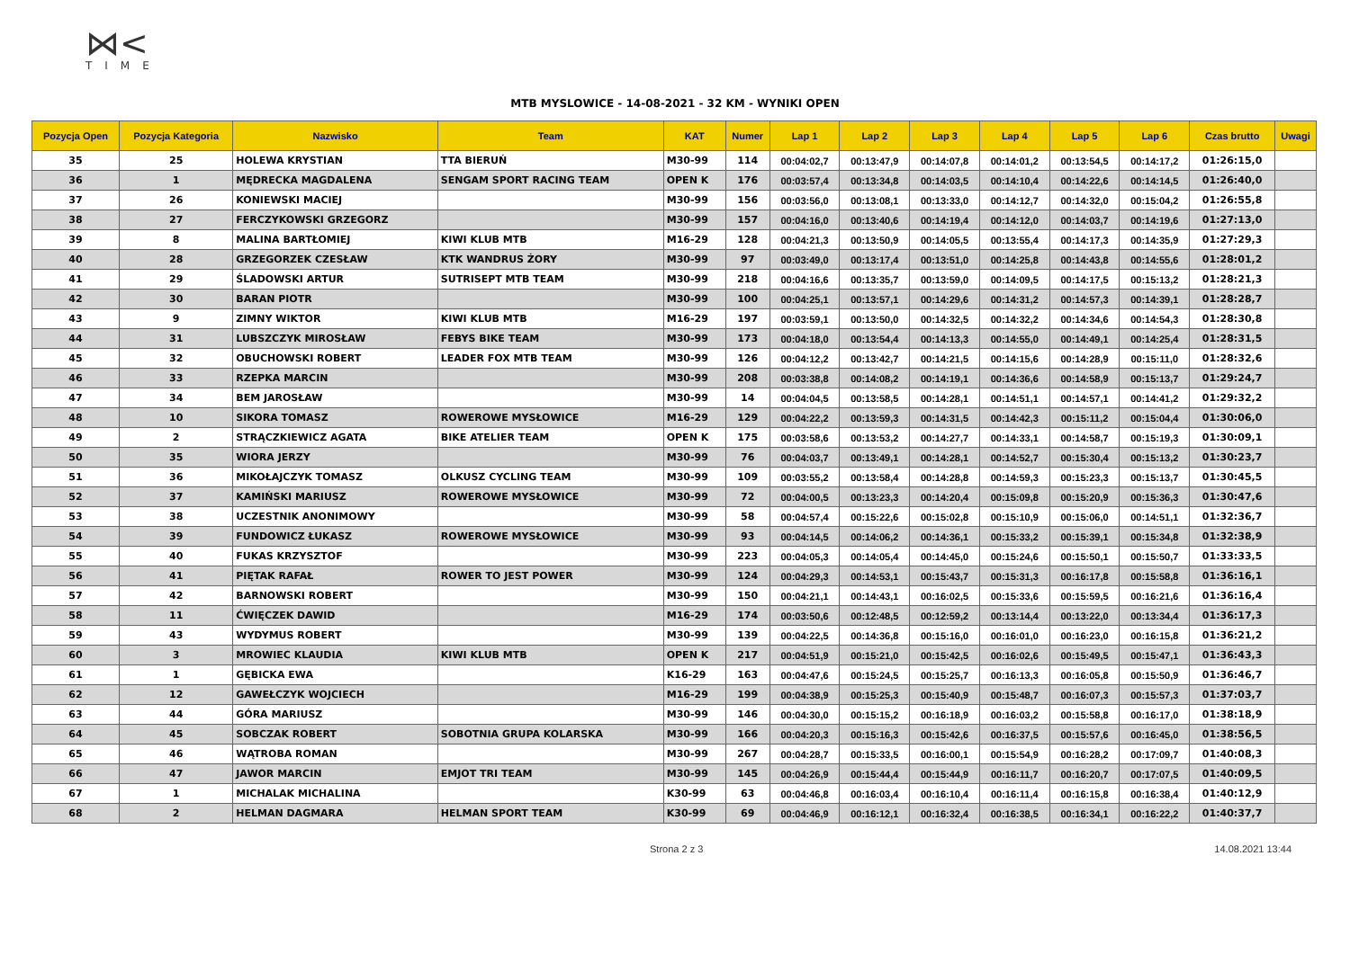⋈<
TIME
MTB MYSLOWICE - 14-08-2021 - 32 KM - WYNIKI OPEN
| Pozycja Open | Pozycja Kategoria | Nazwisko | Team | KAT | Numer | Lap 1 | Lap 2 | Lap 3 | Lap 4 | Lap 5 | Lap 6 | Czas brutto | Uwagi |
| --- | --- | --- | --- | --- | --- | --- | --- | --- | --- | --- | --- | --- | --- |
| 35 | 25 | HOLEWA KRYSTIAN | TTA BIERUŃ | M30-99 | 114 | 00:04:02,7 | 00:13:47,9 | 00:14:07,8 | 00:14:01,2 | 00:13:54,5 | 00:14:17,2 | 01:26:15,0 | |
| 36 | 1 | MĘDRECKA MAGDALENA | SENGAM SPORT RACING TEAM | OPEN K | 176 | 00:03:57,4 | 00:13:34,8 | 00:14:03,5 | 00:14:10,4 | 00:14:22,6 | 00:14:14,5 | 01:26:40,0 | |
| 37 | 26 | KONIEWSKI MACIEJ | | M30-99 | 156 | 00:03:56,0 | 00:13:08,1 | 00:13:33,0 | 00:14:12,7 | 00:14:32,0 | 00:15:04,2 | 01:26:55,8 | |
| 38 | 27 | FERCZYKOWSKI GRZEGORZ | | M30-99 | 157 | 00:04:16,0 | 00:13:40,6 | 00:14:19,4 | 00:14:12,0 | 00:14:03,7 | 00:14:19,6 | 01:27:13,0 | |
| 39 | 8 | MALINA BARTŁOMIEJ | KIWI KLUB MTB | M16-29 | 128 | 00:04:21,3 | 00:13:50,9 | 00:14:05,5 | 00:13:55,4 | 00:14:17,3 | 00:14:35,9 | 01:27:29,3 | |
| 40 | 28 | GRZEGORZEK CZESŁAW | KTK WANDRUS ŻORY | M30-99 | 97 | 00:03:49,0 | 00:13:17,4 | 00:13:51,0 | 00:14:25,8 | 00:14:43,8 | 00:14:55,6 | 01:28:01,2 | |
| 41 | 29 | ŚLADOWSKI ARTUR | SUTRISEPT MTB TEAM | M30-99 | 218 | 00:04:16,6 | 00:13:35,7 | 00:13:59,0 | 00:14:09,5 | 00:14:17,5 | 00:15:13,2 | 01:28:21,3 | |
| 42 | 30 | BARAN PIOTR | | M30-99 | 100 | 00:04:25,1 | 00:13:57,1 | 00:14:29,6 | 00:14:31,2 | 00:14:57,3 | 00:14:39,1 | 01:28:28,7 | |
| 43 | 9 | ZIMNY WIKTOR | KIWI KLUB MTB | M16-29 | 197 | 00:03:59,1 | 00:13:50,0 | 00:14:32,5 | 00:14:32,2 | 00:14:34,6 | 00:14:54,3 | 01:28:30,8 | |
| 44 | 31 | LUBSZCZYK MIROSŁAW | FEBYS BIKE TEAM | M30-99 | 173 | 00:04:18,0 | 00:13:54,4 | 00:14:13,3 | 00:14:55,0 | 00:14:49,1 | 00:14:25,4 | 01:28:31,5 | |
| 45 | 32 | OBUCHOWSKI ROBERT | LEADER FOX MTB TEAM | M30-99 | 126 | 00:04:12,2 | 00:13:42,7 | 00:14:21,5 | 00:14:15,6 | 00:14:28,9 | 00:15:11,0 | 01:28:32,6 | |
| 46 | 33 | RZEPKA MARCIN | | M30-99 | 208 | 00:03:38,8 | 00:14:08,2 | 00:14:19,1 | 00:14:36,6 | 00:14:58,9 | 00:15:13,7 | 01:29:24,7 | |
| 47 | 34 | BEM JAROSŁAW | | M30-99 | 14 | 00:04:04,5 | 00:13:58,5 | 00:14:28,1 | 00:14:51,1 | 00:14:57,1 | 00:14:41,2 | 01:29:32,2 | |
| 48 | 10 | SIKORA TOMASZ | ROWEROWE MYSŁOWICE | M16-29 | 129 | 00:04:22,2 | 00:13:59,3 | 00:14:31,5 | 00:14:42,3 | 00:15:11,2 | 00:15:04,4 | 01:30:06,0 | |
| 49 | 2 | STRĄCZKIEWICZ AGATA | BIKE ATELIER TEAM | OPEN K | 175 | 00:03:58,6 | 00:13:53,2 | 00:14:27,7 | 00:14:33,1 | 00:14:58,7 | 00:15:19,3 | 01:30:09,1 | |
| 50 | 35 | WIORA JERZY | | M30-99 | 76 | 00:04:03,7 | 00:13:49,1 | 00:14:28,1 | 00:14:52,7 | 00:15:30,4 | 00:15:13,2 | 01:30:23,7 | |
| 51 | 36 | MIKOŁAJCZYK TOMASZ | OLKUSZ CYCLING TEAM | M30-99 | 109 | 00:03:55,2 | 00:13:58,4 | 00:14:28,8 | 00:14:59,3 | 00:15:23,3 | 00:15:13,7 | 01:30:45,5 | |
| 52 | 37 | KAMIŃSKI MARIUSZ | ROWEROWE MYSŁOWICE | M30-99 | 72 | 00:04:00,5 | 00:13:23,3 | 00:14:20,4 | 00:15:09,8 | 00:15:20,9 | 00:15:36,3 | 01:30:47,6 | |
| 53 | 38 | UCZESTNIK ANONIMOWY | | M30-99 | 58 | 00:04:57,4 | 00:15:22,6 | 00:15:02,8 | 00:15:10,9 | 00:15:06,0 | 00:14:51,1 | 01:32:36,7 | |
| 54 | 39 | FUNDOWICZ ŁUKASZ | ROWEROWE MYSŁOWICE | M30-99 | 93 | 00:04:14,5 | 00:14:06,2 | 00:14:36,1 | 00:15:33,2 | 00:15:39,1 | 00:15:34,8 | 01:32:38,9 | |
| 55 | 40 | FUKAS KRZYSZTOF | | M30-99 | 223 | 00:04:05,3 | 00:14:05,4 | 00:14:45,0 | 00:15:24,6 | 00:15:50,1 | 00:15:50,7 | 01:33:33,5 | |
| 56 | 41 | PIĘTAK RAFAŁ | ROWER TO JEST POWER | M30-99 | 124 | 00:04:29,3 | 00:14:53,1 | 00:15:43,7 | 00:15:31,3 | 00:16:17,8 | 00:15:58,8 | 01:36:16,1 | |
| 57 | 42 | BARNOWSKI ROBERT | | M30-99 | 150 | 00:04:21,1 | 00:14:43,1 | 00:16:02,5 | 00:15:33,6 | 00:15:59,5 | 00:16:21,6 | 01:36:16,4 | |
| 58 | 11 | ĆWIĘCZEK DAWID | | M16-29 | 174 | 00:03:50,6 | 00:12:48,5 | 00:12:59,2 | 00:13:14,4 | 00:13:22,0 | 00:13:34,4 | 01:36:17,3 | |
| 59 | 43 | WYDYMUS ROBERT | | M30-99 | 139 | 00:04:22,5 | 00:14:36,8 | 00:15:16,0 | 00:16:01,0 | 00:16:23,0 | 00:16:15,8 | 01:36:21,2 | |
| 60 | 3 | MROWIEC KLAUDIA | KIWI KLUB MTB | OPEN K | 217 | 00:04:51,9 | 00:15:21,0 | 00:15:42,5 | 00:16:02,6 | 00:15:49,5 | 00:15:47,1 | 01:36:43,3 | |
| 61 | 1 | GĘBICKA EWA | | K16-29 | 163 | 00:04:47,6 | 00:15:24,5 | 00:15:25,7 | 00:16:13,3 | 00:16:05,8 | 00:15:50,9 | 01:36:46,7 | |
| 62 | 12 | GAWEŁCZYK WOJCIECH | | M16-29 | 199 | 00:04:38,9 | 00:15:25,3 | 00:15:40,9 | 00:15:48,7 | 00:16:07,3 | 00:15:57,3 | 01:37:03,7 | |
| 63 | 44 | GÓRA MARIUSZ | | M30-99 | 146 | 00:04:30,0 | 00:15:15,2 | 00:16:18,9 | 00:16:03,2 | 00:15:58,8 | 00:16:17,0 | 01:38:18,9 | |
| 64 | 45 | SOBCZAK ROBERT | SOBOTNIA GRUPA KOLARSKA | M30-99 | 166 | 00:04:20,3 | 00:15:16,3 | 00:15:42,6 | 00:16:37,5 | 00:15:57,6 | 00:16:45,0 | 01:38:56,5 | |
| 65 | 46 | WĄTROBA ROMAN | | M30-99 | 267 | 00:04:28,7 | 00:15:33,5 | 00:16:00,1 | 00:15:54,9 | 00:16:28,2 | 00:17:09,7 | 01:40:08,3 | |
| 66 | 47 | JAWOR MARCIN | EMJOT TRI TEAM | M30-99 | 145 | 00:04:26,9 | 00:15:44,4 | 00:15:44,9 | 00:16:11,7 | 00:16:20,7 | 00:17:07,5 | 01:40:09,5 | |
| 67 | 1 | MICHALAK MICHALINA | | K30-99 | 63 | 00:04:46,8 | 00:16:03,4 | 00:16:10,4 | 00:16:11,4 | 00:16:15,8 | 00:16:38,4 | 01:40:12,9 | |
| 68 | 2 | HELMAN DAGMARA | HELMAN SPORT TEAM | K30-99 | 69 | 00:04:46,9 | 00:16:12,1 | 00:16:32,4 | 00:16:38,5 | 00:16:34,1 | 00:16:22,2 | 01:40:37,7 | |
Strona 2 z 3 14.08.2021 13:44